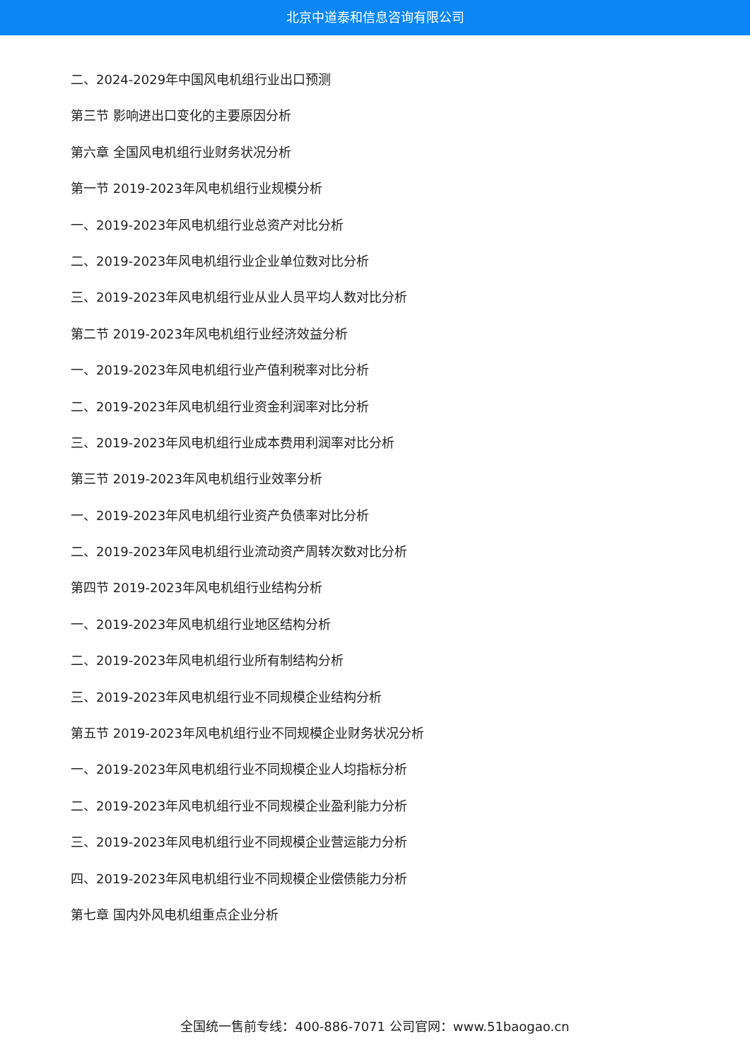北京中道泰和信息咨询有限公司
二、2024-2029年中国风电机组行业出口预测
第三节 影响进出口变化的主要原因分析
第六章 全国风电机组行业财务状况分析
第一节 2019-2023年风电机组行业规模分析
一、2019-2023年风电机组行业总资产对比分析
二、2019-2023年风电机组行业企业单位数对比分析
三、2019-2023年风电机组行业从业人员平均人数对比分析
第二节 2019-2023年风电机组行业经济效益分析
一、2019-2023年风电机组行业产值利税率对比分析
二、2019-2023年风电机组行业资金利润率对比分析
三、2019-2023年风电机组行业成本费用利润率对比分析
第三节 2019-2023年风电机组行业效率分析
一、2019-2023年风电机组行业资产负债率对比分析
二、2019-2023年风电机组行业流动资产周转次数对比分析
第四节 2019-2023年风电机组行业结构分析
一、2019-2023年风电机组行业地区结构分析
二、2019-2023年风电机组行业所有制结构分析
三、2019-2023年风电机组行业不同规模企业结构分析
第五节 2019-2023年风电机组行业不同规模企业财务状况分析
一、2019-2023年风电机组行业不同规模企业人均指标分析
二、2019-2023年风电机组行业不同规模企业盈利能力分析
三、2019-2023年风电机组行业不同规模企业营运能力分析
四、2019-2023年风电机组行业不同规模企业偿债能力分析
第七章 国内外风电机组重点企业分析
全国统一售前专线：400-886-7071 公司官网：www.51baogao.cn